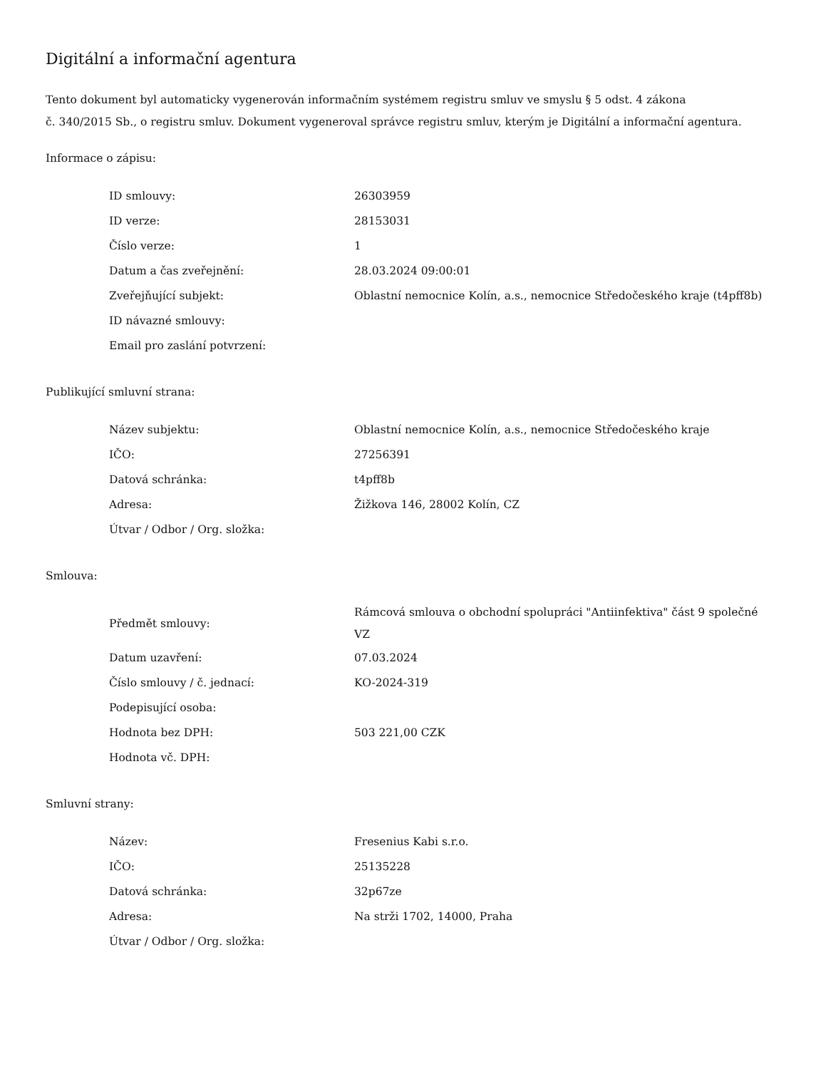Digitální a informační agentura
Tento dokument byl automaticky vygenerován informačním systémem registru smluv ve smyslu § 5 odst. 4 zákona
č. 340/2015 Sb., o registru smluv. Dokument vygeneroval správce registru smluv, kterým je Digitální a informační agentura.
Informace o zápisu:
| ID smlouvy: | 26303959 |
| ID verze: | 28153031 |
| Číslo verze: | 1 |
| Datum a čas zveřejnění: | 28.03.2024 09:00:01 |
| Zveřejňující subjekt: | Oblastní nemocnice Kolín, a.s., nemocnice Středočeského kraje (t4pff8b) |
| ID návazné smlouvy: | |
| Email pro zaslání potvrzení: | |
Publikující smluvní strana:
| Název subjektu: | Oblastní nemocnice Kolín, a.s., nemocnice Středočeského kraje |
| IČO: | 27256391 |
| Datová schránka: | t4pff8b |
| Adresa: | Žižkova 146, 28002 Kolín, CZ |
| Útvar / Odbor / Org. složka: | |
Smlouva:
| Předmět smlouvy: | Rámcová smlouva o obchodní spolupráci "Antiinfektiva" část 9 společné VZ |
| Datum uzavření: | 07.03.2024 |
| Číslo smlouvy / č. jednací: | KO-2024-319 |
| Podepisující osoba: | |
| Hodnota bez DPH: | 503 221,00 CZK |
| Hodnota vč. DPH: | |
Smluvní strany:
| Název: | Fresenius Kabi s.r.o. |
| IČO: | 25135228 |
| Datová schránka: | 32p67ze |
| Adresa: | Na strži 1702, 14000, Praha |
| Útvar / Odbor / Org. složka: | |